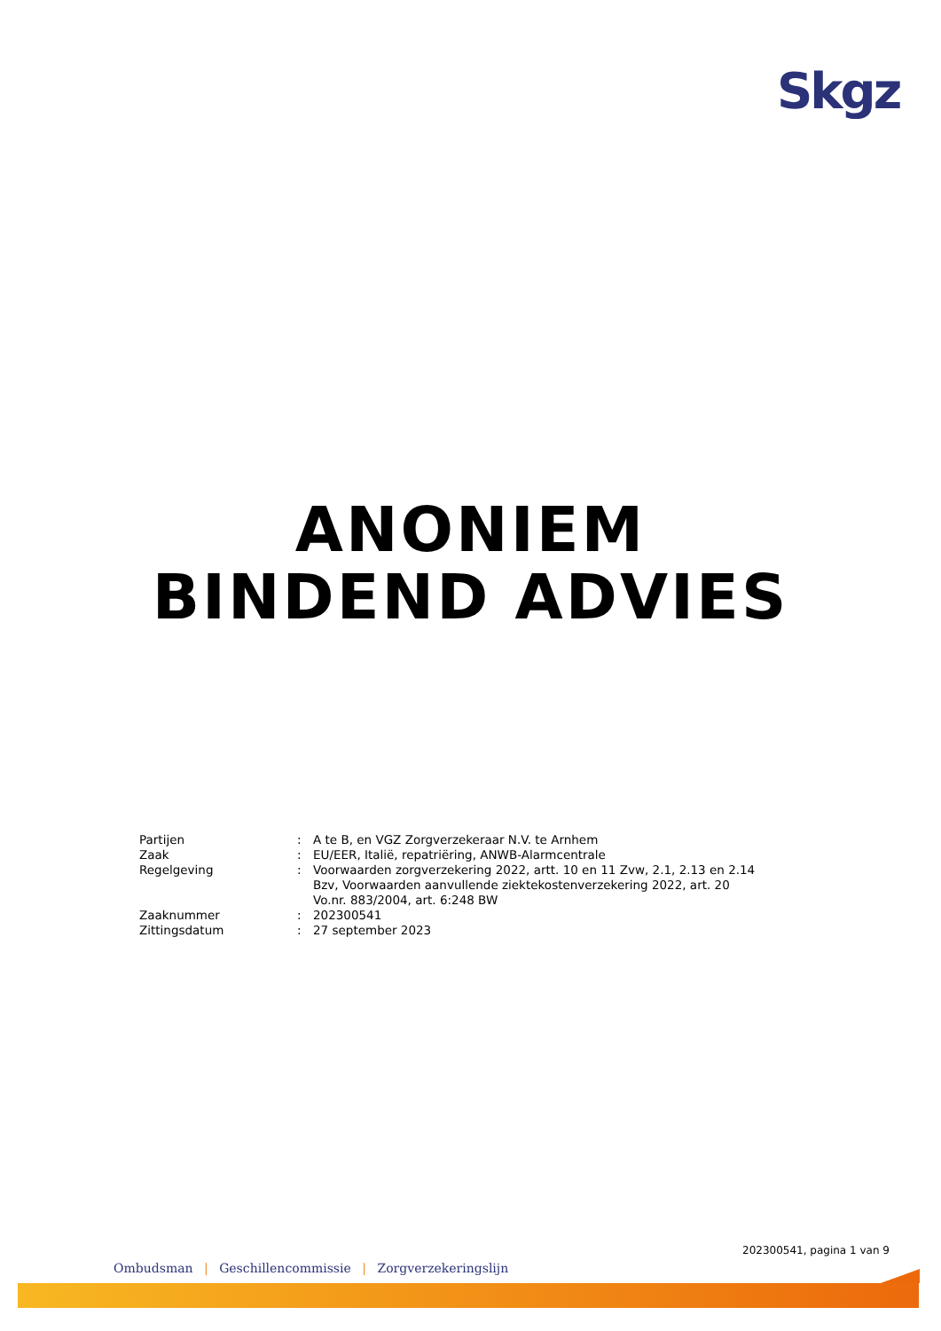Skgz
ANONIEM
BINDEND ADVIES
| Partijen | : | A te B, en VGZ Zorgverzekeraar N.V. te Arnhem |
| Zaak | : | EU/EER, Italië, repatriëring, ANWB-Alarmcentrale |
| Regelgeving | : | Voorwaarden zorgverzekering 2022, artt. 10 en 11 Zvw, 2.1, 2.13 en 2.14 Bzv, Voorwaarden aanvullende ziektekostenverzekering 2022, art. 20 Vo.nr. 883/2004, art. 6:248 BW |
| Zaaknummer | : | 202300541 |
| Zittingsdatum | : | 27 september 2023 |
202300541, pagina 1 van 9
Ombudsman | Geschillencommissie | Zorgverzekeringslijn